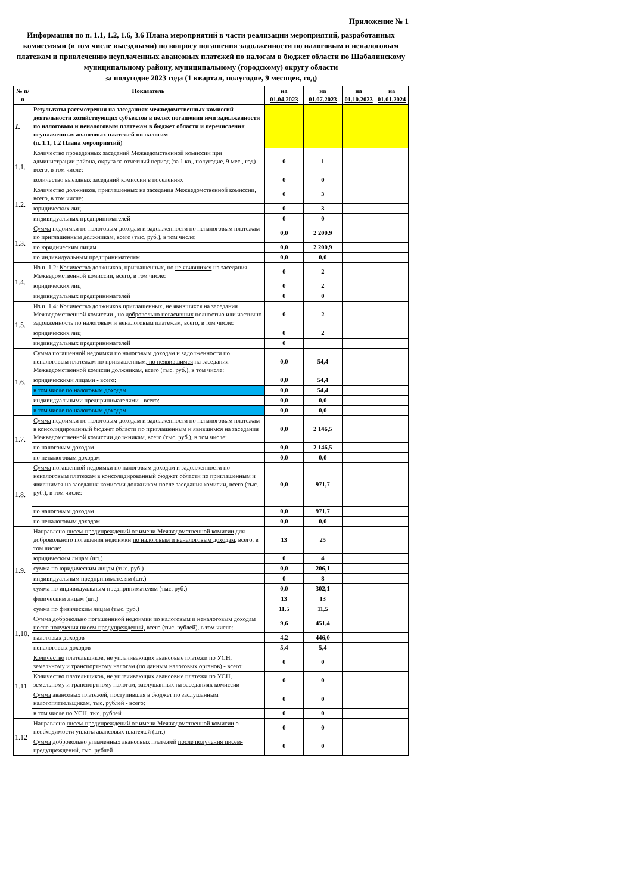Приложение № 1
Информация по п. 1.1, 1.2, 1.6, 3.6 Плана мероприятий в части реализации мероприятий, разработанных комиссиями (в том числе выездными) по вопросу погашения задолженности по налоговым и неналоговым платежам и привлечению неуплаченных авансовых платежей по налогам в бюджет области по Шабалинскому муниципальному району, муниципальному (городскому) округу области
за полугодие 2023 года (1 квартал, полугодие, 9 месяцев, год)
| № п/п | Показатель | на 01.04.2023 | на 01.07.2023 | на 01.10.2023 | на 01.01.2024 |
| --- | --- | --- | --- | --- | --- |
| 1. | Результаты рассмотрения на заседаниях межведомственных комиссий деятельности хозяйствующих субъектов в целях погашения ими задолженности по налоговым и неналоговым платежам в бюджет области и перечисления неуплаченных авансовых платежей по налогам (п. 1.1, 1.2 Плана мероприятий) | | | | |
| 1.1. | Количество проведенных заседаний Межведомственной комиссии при администрации района, округа за отчетный период (за 1 кв., полугодие, 9 мес., год) - всего, в том числе: | 0 | 1 | | |
| | количество выездных заседаний комиссии в поселениях | 0 | 0 | | |
| 1.2. | Количество должников, приглашенных на заседания Межведомственной комиссии, всего, в том числе: | 0 | 3 | | |
| | юридических лиц | 0 | 3 | | |
| | индивидуальных предпринимателей | 0 | 0 | | |
| 1.3. | Сумма недоимки по налоговым доходам и задолженности по неналоговым платежам по приглашенным должникам, всего (тыс. руб.), в том числе: | 0,0 | 2 200,9 | | |
| | по юридическим лицам | 0,0 | 2 200,9 | | |
| | по индивидуальным предпринимателям | 0,0 | 0,0 | | |
| 1.4. | Из п. 1.2: Количество должников, приглашенных, но не явившихся на заседания Межведомственной комиссии, всего, в том числе: | 0 | 2 | | |
| | юридических лиц | 0 | 2 | | |
| | индивидуальных предпринимателей | 0 | 0 | | |
| 1.5. | Из п. 1.4: Количество должников приглашенных, не явившихся на заседания Межведомственной комиссии , но добровольно погасивших полностью или частично задолженность по налоговым и неналоговым платежам, всего, в том числе: | 0 | 2 | | |
| | юридических лиц | 0 | 2 | | |
| | индивидуальных предпринимателей | 0 | | | |
| 1.6. | Сумма погашенной недоимки по налоговым доходам и задолженности по неналоговым платежам по приглашенным , но неявившимся на заседания Межведомственной комисии должникам, всего (тыс. руб.), в том числе: | 0,0 | 54,4 | | |
| | юридическими лицами - всего: | 0,0 | 54,4 | | |
| | в том числе по налоговым доходам | 0,0 | 54,4 | | |
| | индивидуальными предпринимателями - всего: | 0,0 | 0,0 | | |
| | в том числе по налоговым доходам | 0,0 | 0,0 | | |
| 1.7. | Сумма недоимки по налоговым доходам и задолженности по неналоговым платежам в консолидированный бюджет области по приглашенным и явившимся на заседания Межведомственной комиссии должникам, всего (тыс. руб.), в том числе: | 0,0 | 2 146,5 | | |
| | по налоговым доходам | 0,0 | 2 146,5 | | |
| | по неналоговым доходам | 0,0 | 0,0 | | |
| 1.8. | Сумма погашенной недоимки по налоговым доходам и задолженности по неналоговым платежам в консолидированный бюджет области по приглашенным и явившимся на заседания комиссии должникам после заседания комисии, всего (тыс. руб.), в том числе: | 0,0 | 971,7 | | |
| | по налоговым доходам | 0,0 | 971,7 | | |
| | по неналоговым доходам | 0,0 | 0,0 | | |
| 1.9. | Направлено писем-предупреждений от имени Межведомственной комисии для добровольного погашения недоимки по налоговым и неналоговым доходам , всего, в том числе: | 13 | 25 | | |
| | юридическим лицам (шт.) | 0 | 4 | | |
| | сумма по юридическим лицам (тыс. руб.) | 0,0 | 206,1 | | |
| | индивидуальным предпринимателям (шт.) | 0 | 8 | | |
| | сумма по индивидуальным предпринимателям (тыс. руб.) | 0,0 | 302,1 | | |
| | физическим лицам (шт.) | 13 | 13 | | |
| | сумма по физическим лицам (тыс. руб.) | 11,5 | 11,5 | | |
| 1.10. | Сумма добровольно погашеннной недоимки по налоговым и неналоговым доходам после получения писем-предупреждений, всего (тыс. рублей), в том числе: | 9,6 | 451,4 | | |
| | налоговых доходов | 4,2 | 446,0 | | |
| | неналоговых доходов | 5,4 | 5,4 | | |
| 1.11 | Количество плательщиков, не уплачивающих авансовые платежи по УСН, земельному и транспортному налогам (по данным налоговых органов) - всего: | 0 | 0 | | |
| | Количество плательщиков, не уплачивающих авансовые платежи по УСН, земельному и транспортному налогам, заслушанных на заседаниях комиссии | 0 | 0 | | |
| | Сумма авансовых платежей, поступившая в бюджет по заслушанным налогоплательщикам, тыс. рублей - всего: | 0 | 0 | | |
| | в том числе по УСН, тыс. рублей | 0 | 0 | | |
| 1.12 | Направлено писем-предупреждений от имени Межведомственной комисии о необходимости уплаты авансовых платежей (шт.) | 0 | 0 | | |
| | Сумма добровольно уплаченных авансовых платежей после получения писем-предупреждений, тыс. рублей | 0 | 0 | | |